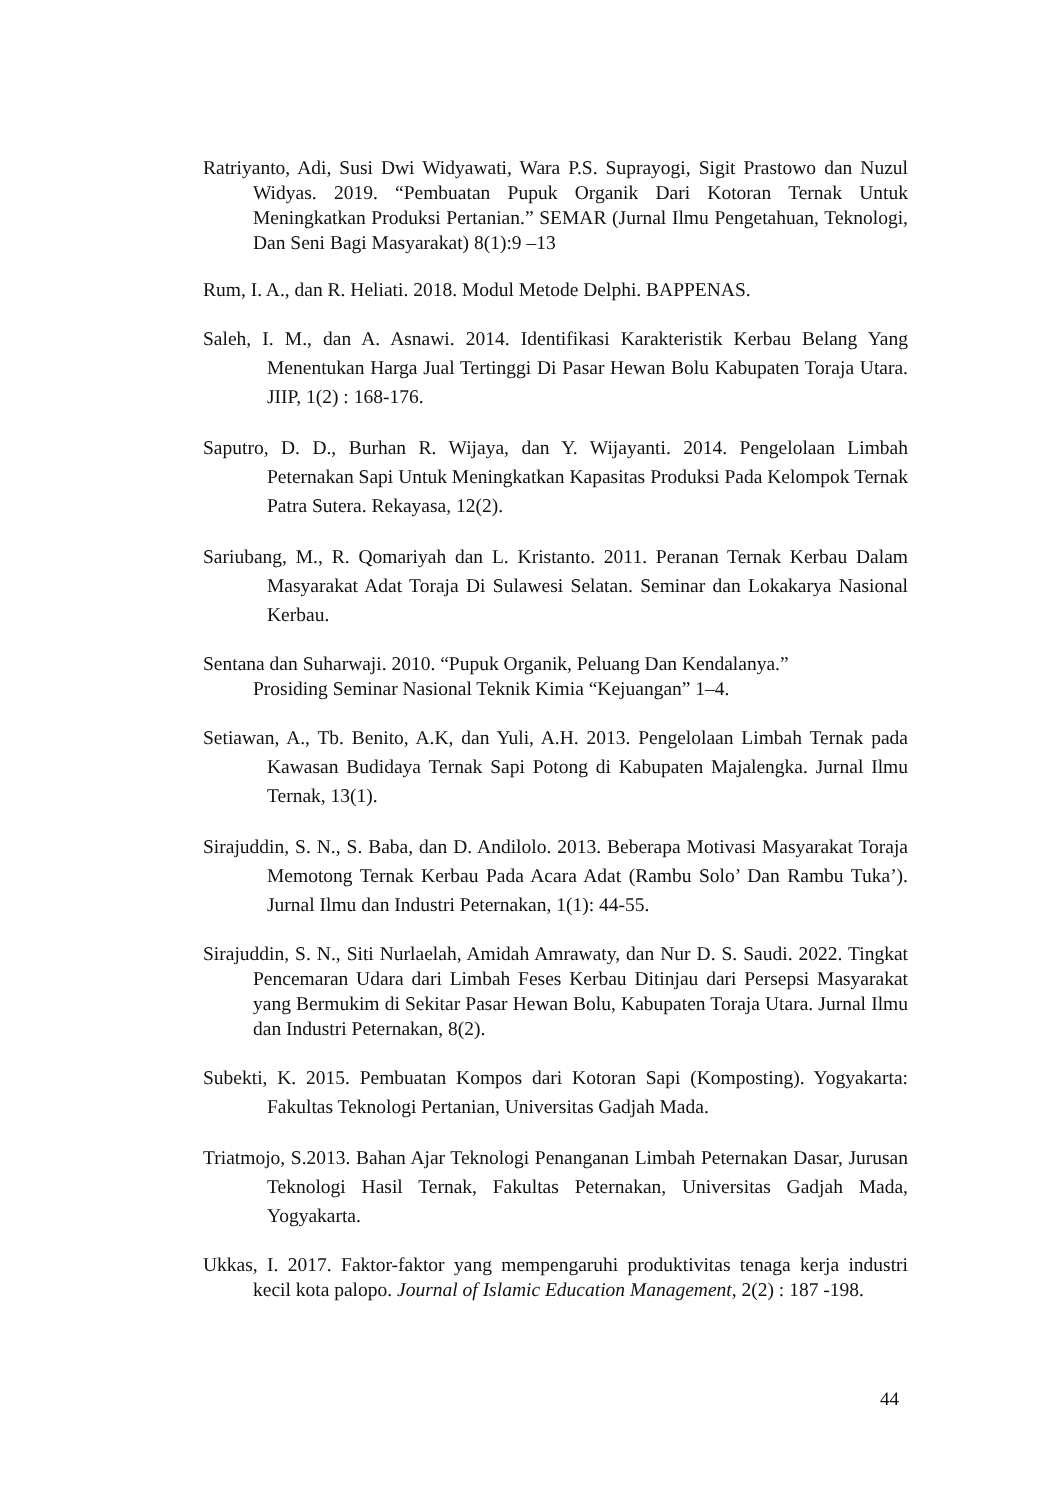Ratriyanto, Adi, Susi Dwi Widyawati, Wara P.S. Suprayogi, Sigit Prastowo dan Nuzul Widyas. 2019. “Pembuatan Pupuk Organik Dari Kotoran Ternak Untuk Meningkatkan Produksi Pertanian.” SEMAR (Jurnal Ilmu Pengetahuan, Teknologi, Dan Seni Bagi Masyarakat) 8(1):9 –13
Rum, I. A., dan R. Heliati. 2018. Modul Metode Delphi. BAPPENAS.
Saleh, I. M., dan A. Asnawi. 2014. Identifikasi Karakteristik Kerbau Belang Yang Menentukan Harga Jual Tertinggi Di Pasar Hewan Bolu Kabupaten Toraja Utara. JIIP, 1(2) : 168-176.
Saputro, D. D., Burhan R. Wijaya, dan Y. Wijayanti. 2014. Pengelolaan Limbah Peternakan Sapi Untuk Meningkatkan Kapasitas Produksi Pada Kelompok Ternak Patra Sutera. Rekayasa, 12(2).
Sariubang, M., R. Qomariyah dan L. Kristanto. 2011. Peranan Ternak Kerbau Dalam Masyarakat Adat Toraja Di Sulawesi Selatan. Seminar dan Lokakarya Nasional Kerbau.
Sentana dan Suharwaji. 2010. “Pupuk Organik, Peluang Dan Kendalanya.”
Prosiding Seminar Nasional Teknik Kimia “Kejuangan” 1–4.
Setiawan, A., Tb. Benito, A.K, dan Yuli, A.H. 2013. Pengelolaan Limbah Ternak pada Kawasan Budidaya Ternak Sapi Potong di Kabupaten Majalengka. Jurnal Ilmu Ternak, 13(1).
Sirajuddin, S. N., S. Baba, dan D. Andilolo. 2013. Beberapa Motivasi Masyarakat Toraja Memotong Ternak Kerbau Pada Acara Adat (Rambu Solo’ Dan Rambu Tuka’). Jurnal Ilmu dan Industri Peternakan, 1(1): 44-55.
Sirajuddin, S. N., Siti Nurlaelah, Amidah Amrawaty, dan Nur D. S. Saudi. 2022. Tingkat Pencemaran Udara dari Limbah Feses Kerbau Ditinjau dari Persepsi Masyarakat yang Bermukim di Sekitar Pasar Hewan Bolu, Kabupaten Toraja Utara. Jurnal Ilmu dan Industri Peternakan, 8(2).
Subekti, K. 2015. Pembuatan Kompos dari Kotoran Sapi (Komposting). Yogyakarta: Fakultas Teknologi Pertanian, Universitas Gadjah Mada.
Triatmojo, S.2013. Bahan Ajar Teknologi Penanganan Limbah Peternakan Dasar, Jurusan Teknologi Hasil Ternak, Fakultas Peternakan, Universitas Gadjah Mada, Yogyakarta.
Ukkas, I. 2017. Faktor-faktor yang mempengaruhi produktivitas tenaga kerja industri kecil kota palopo. Journal of Islamic Education Management, 2(2) : 187 -198.
44